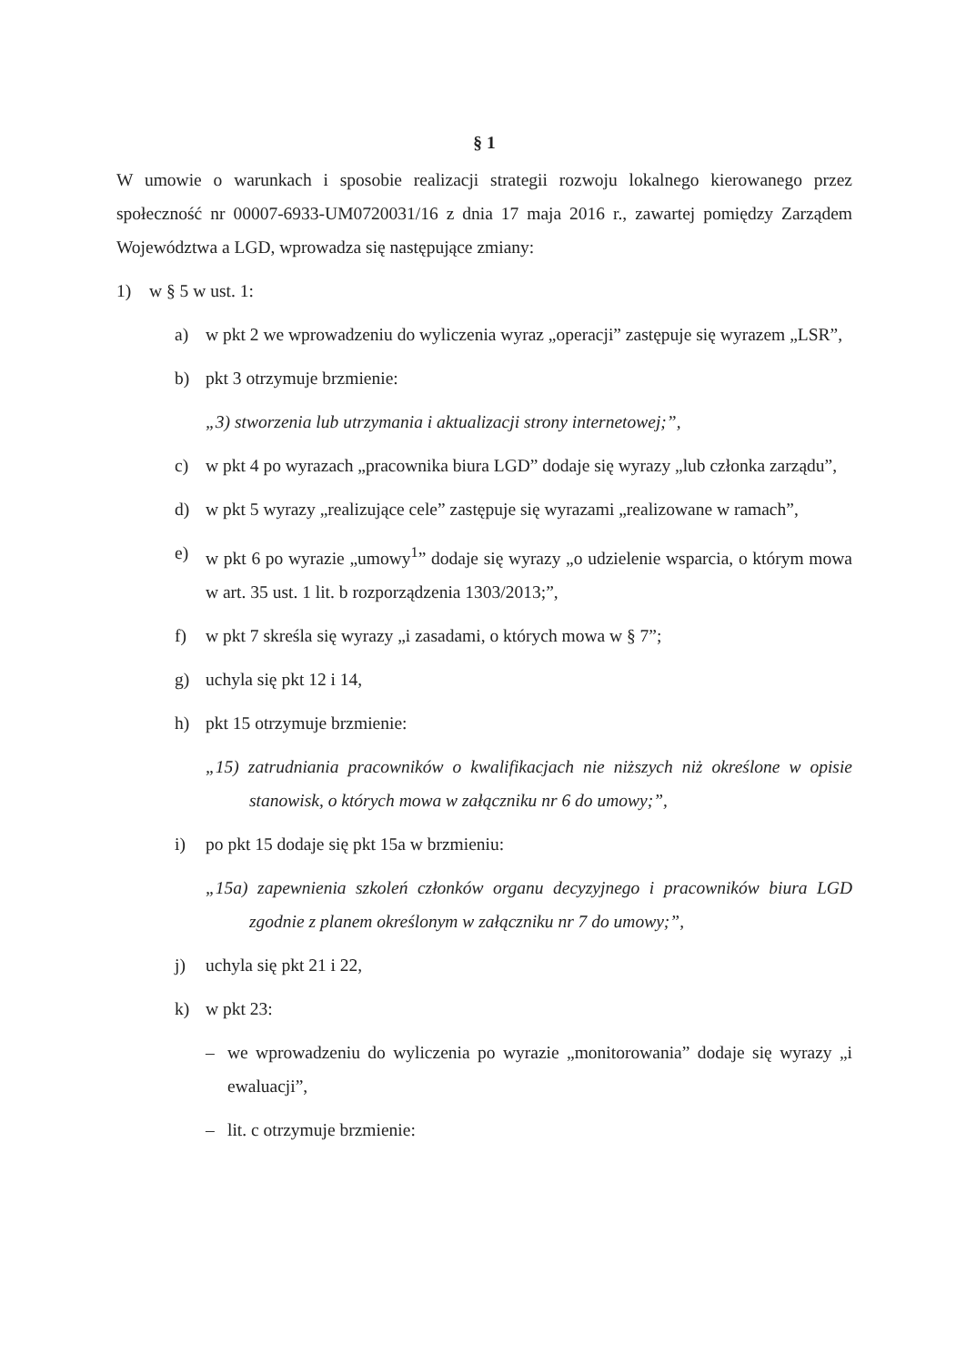§ 1
W umowie o warunkach i sposobie realizacji strategii rozwoju lokalnego kierowanego przez społeczność nr 00007-6933-UM0720031/16 z dnia 17 maja 2016 r., zawartej pomiędzy Zarządem Województwa a LGD, wprowadza się następujące zmiany:
1) w § 5 w ust. 1:
a) w pkt 2 we wprowadzeniu do wyliczenia wyraz „operacji” zastępuje się wyrazem „LSR”,
b) pkt 3 otrzymuje brzmienie:
„3) stworzenia lub utrzymania i aktualizacji strony internetowej;”,
c) w pkt 4 po wyrazach „pracownika biura LGD” dodaje się wyrazy „lub członka zarządu”,
d) w pkt 5 wyrazy „realizujące cele” zastępuje się wyrazami „realizowane w ramach”,
e) w pkt 6 po wyrazie „umowy<sup>1</sup>” dodaje się wyrazy „o udzielenie wsparcia, o którym mowa w art. 35 ust. 1 lit. b rozporządzenia 1303/2013;”,
f) w pkt 7 skreśla się wyrazy „i zasadami, o których mowa w § 7”;
g) uchyla się pkt 12 i 14,
h) pkt 15 otrzymuje brzmienie:
„15) zatrudniania pracowników o kwalifikacjach nie niższych niż określone w opisie stanowisk, o których mowa w załączniku nr 6 do umowy;”,
i) po pkt 15 dodaje się pkt 15a w brzmieniu:
„15a) zapewnienia szkoleń członków organu decyzyjnego i pracowników biura LGD zgodnie z planem określonym w załączniku nr 7 do umowy;”,
j) uchyla się pkt 21 i 22,
k) w pkt 23:
– we wprowadzeniu do wyliczenia po wyrazie „monitorowania” dodaje się wyrazy „i ewaluacji”,
– lit. c otrzymuje brzmienie: